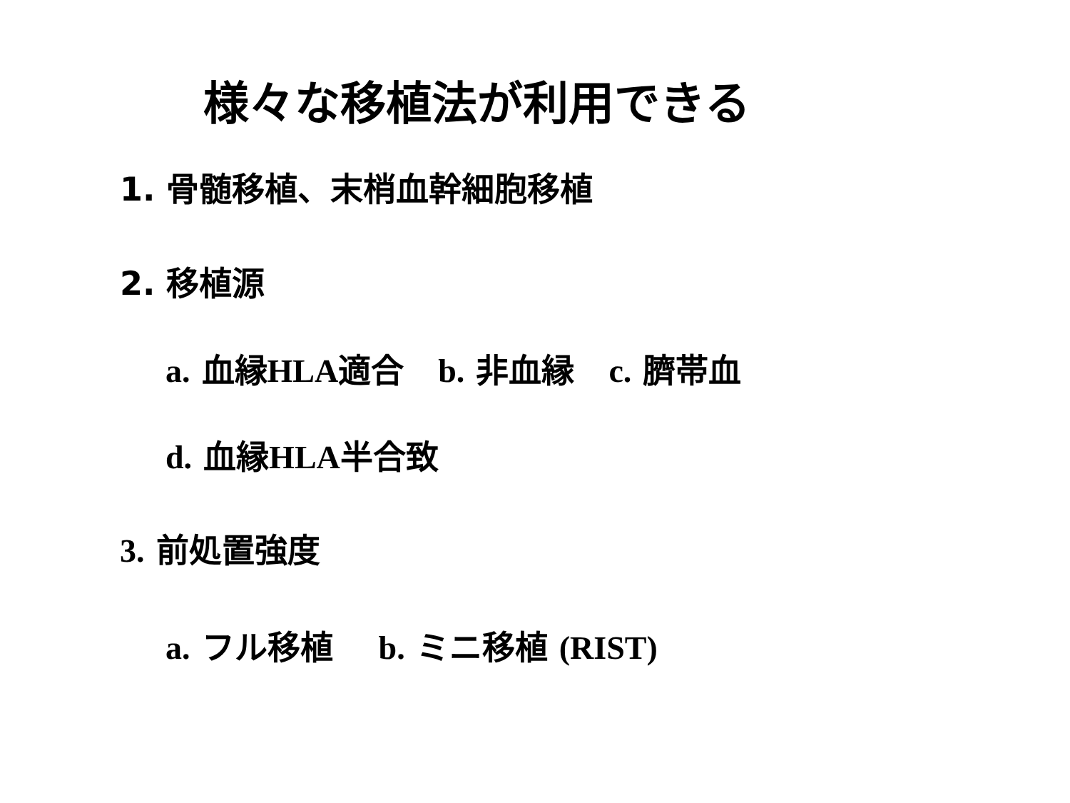様々な移植法が利用できる
1. 骨髄移植、末梢血幹細胞移植
2. 移植源
a. 血縁HLA適合 b. 非血縁 c. 臍帯血
d. 血縁HLA半合致
3. 前処置強度
a. フル移植 b. ミニ移植 (RIST)